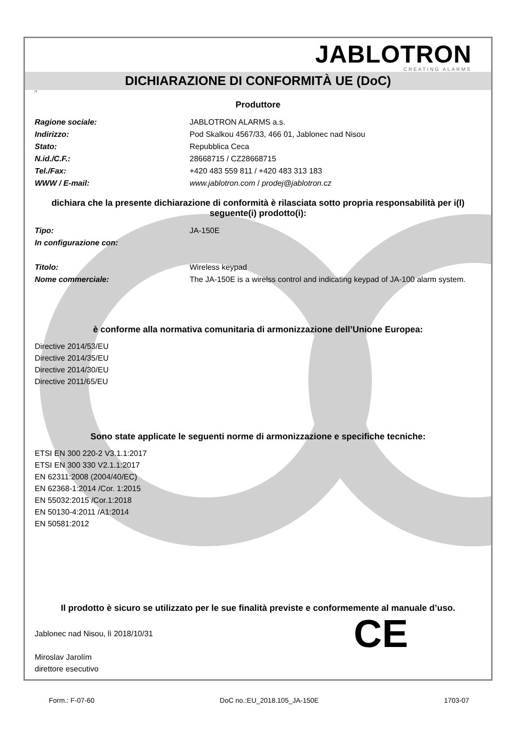JABLOTRON
CREATING ALARMS
DICHIARAZIONE DI CONFORMITÀ UE (DoC)
IT
Produttore
Ragione sociale: JABLOTRON ALARMS a.s.
Indirizzo: Pod Skalkou 4567/33, 466 01, Jablonec nad Nisou
Stato: Repubblica Ceca
N.id./C.F.: 28668715 / CZ28668715
Tel./Fax: +420 483 559 811 / +420 483 313 183
WWW / E-mail: www.jablotron.com / prodej@jablotron.cz
dichiara che la presente dichiarazione di conformità è rilasciata sotto propria responsabilità per i(l) seguente(i) prodotto(i):
Tipo: JA-150E
In configurazione con:
Titolo: Wireless keypad
Nome commerciale: The JA-150E is a wirelss control and indicating keypad of JA-100 alarm system.
è conforme alla normativa comunitaria di armonizzazione dell’Unione Europea:
Directive 2014/53/EU
Directive 2014/35/EU
Directive 2014/30/EU
Directive 2011/65/EU
Sono state applicate le seguenti norme di armonizzazione e specifiche tecniche:
ETSI EN 300 220-2 V3.1.1:2017
ETSI EN 300 330 V2.1.1:2017
EN 62311:2008 (2004/40/EC)
EN 62368-1:2014 /Cor. 1:2015
EN 55032:2015 /Cor.1:2018
EN 50130-4:2011 /A1:2014
EN 50581:2012
Il prodotto è sicuro se utilizzato per le sue finalità previste e conformemente al manuale d’uso.
Jablonec nad Nisou, lì 2018/10/31
Miroslav Jarolím
direttore esecutivo
CE
Form.: F-07-60 DoC no.:EU_2018.105_JA-150E 1703-07